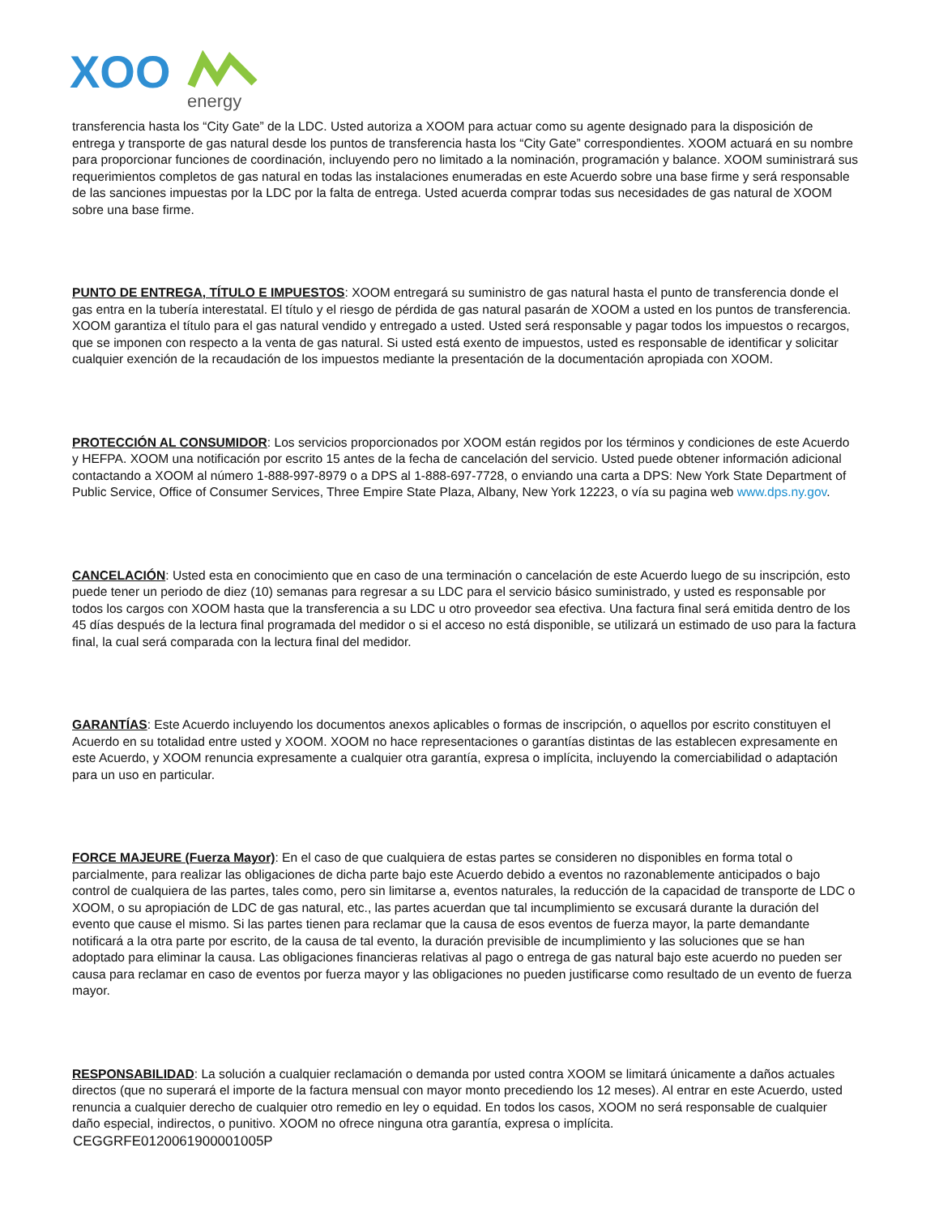XOO
energy
transferencia hasta los “City Gate” de la LDC. Usted autoriza a XOOM para actuar como su agente designado para la disposición de entrega y transporte de gas natural desde los puntos de transferencia hasta los “City Gate” correspondientes. XOOM actuará en su nombre para proporcionar funciones de coordinación, incluyendo pero no limitado a la nominación, programación y balance. XOOM suministrará sus requerimientos completos de gas natural en todas las instalaciones enumeradas en este Acuerdo sobre una base firme y será responsable de las sanciones impuestas por la LDC por la falta de entrega. Usted acuerda comprar todas sus necesidades de gas natural de XOOM sobre una base firme.
PUNTO DE ENTREGA, TÍTULO E IMPUESTOS: XOOM entregará su suministro de gas natural hasta el punto de transferencia donde el gas entra en la tubería interestatal. El título y el riesgo de pérdida de gas natural pasarán de XOOM a usted en los puntos de transferencia. XOOM garantiza el título para el gas natural vendido y entregado a usted. Usted será responsable y pagar todos los impuestos o recargos, que se imponen con respecto a la venta de gas natural. Si usted está exento de impuestos, usted es responsable de identificar y solicitar cualquier exención de la recaudación de los impuestos mediante la presentación de la documentación apropiada con XOOM.
PROTECCIÓN AL CONSUMIDOR: Los servicios proporcionados por XOOM están regidos por los términos y condiciones de este Acuerdo y HEFPA. XOOM una notificación por escrito 15 antes de la fecha de cancelación del servicio. Usted puede obtener información adicional contactando a XOOM al número 1-888-997-8979 o a DPS al 1-888-697-7728, o enviando una carta a DPS: New York State Department of Public Service, Office of Consumer Services, Three Empire State Plaza, Albany, New York 12223, o vía su pagina web www.dps.ny.gov.
CANCELACIÓN: Usted esta en conocimiento que en caso de una terminación o cancelación de este Acuerdo luego de su inscripción, esto puede tener un periodo de diez (10) semanas para regresar a su LDC para el servicio básico suministrado, y usted es responsable por todos los cargos con XOOM hasta que la transferencia a su LDC u otro proveedor sea efectiva. Una factura final será emitida dentro de los 45 días después de la lectura final programada del medidor o si el acceso no está disponible, se utilizará un estimado de uso para la factura final, la cual será comparada con la lectura final del medidor.
GARANTÍAS: Este Acuerdo incluyendo los documentos anexos aplicables o formas de inscripción, o aquellos por escrito constituyen el Acuerdo en su totalidad entre usted y XOOM. XOOM no hace representaciones o garantías distintas de las establecen expresamente en este Acuerdo, y XOOM renuncia expresamente a cualquier otra garantía, expresa o implícita, incluyendo la comerciabilidad o adaptación para un uso en particular.
FORCE MAJEURE (Fuerza Mayor): En el caso de que cualquiera de estas partes se consideren no disponibles en forma total o parcialmente, para realizar las obligaciones de dicha parte bajo este Acuerdo debido a eventos no razonablemente anticipados o bajo control de cualquiera de las partes, tales como, pero sin limitarse a, eventos naturales, la reducción de la capacidad de transporte de LDC o XOOM, o su apropiación de LDC de gas natural, etc., las partes acuerdan que tal incumplimiento se excusará durante la duración del evento que cause el mismo. Si las partes tienen para reclamar que la causa de esos eventos de fuerza mayor, la parte demandante notificará a la otra parte por escrito, de la causa de tal evento, la duración previsible de incumplimiento y las soluciones que se han adoptado para eliminar la causa. Las obligaciones financieras relativas al pago o entrega de gas natural bajo este acuerdo no pueden ser causa para reclamar en caso de eventos por fuerza mayor y las obligaciones no pueden justificarse como resultado de un evento de fuerza mayor.
RESPONSABILIDAD: La solución a cualquier reclamación o demanda por usted contra XOOM se limitará únicamente a daños actuales directos (que no superará el importe de la factura mensual con mayor monto precediendo los 12 meses). Al entrar en este Acuerdo, usted renuncia a cualquier derecho de cualquier otro remedio en ley o equidad. En todos los casos, XOOM no será responsable de cualquier daño especial, indirectos, o punitivo. XOOM no ofrece ninguna otra garantía, expresa o implícita.
CEGGRFE0120061900001005P